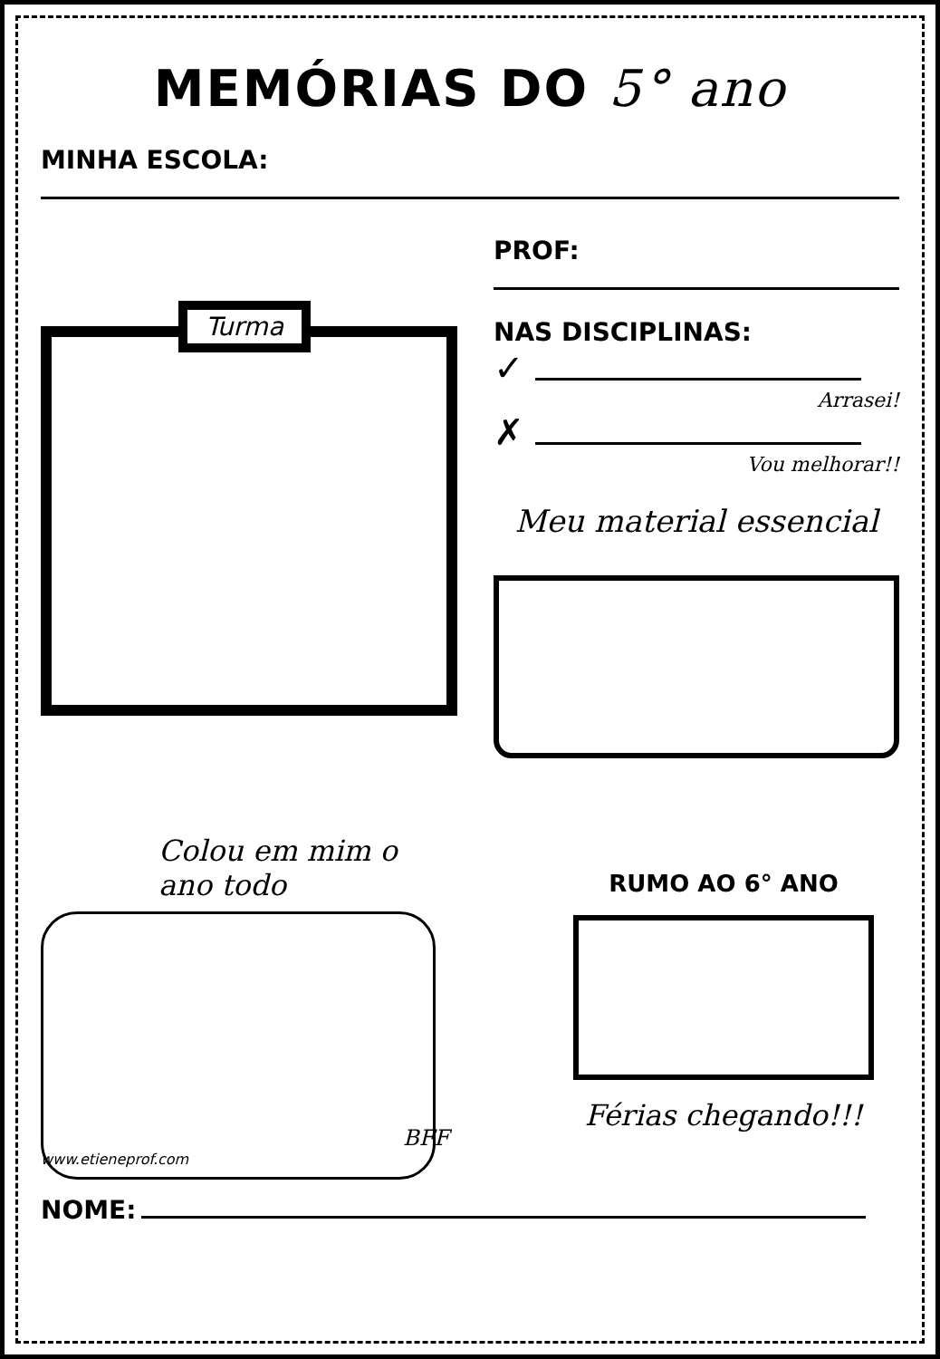MEMÓRIAS DO 5° ano
MINHA ESCOLA:
Turma
PROF:
NAS DISCIPLINAS:
✓
Arrasei!
✗
Vou melhorar!!
Meu material essencial
Colou em mim o
ano todo
BFF
www.etieneprof.com
RUMO AO 6° ANO
Férias chegando!!!
NOME: